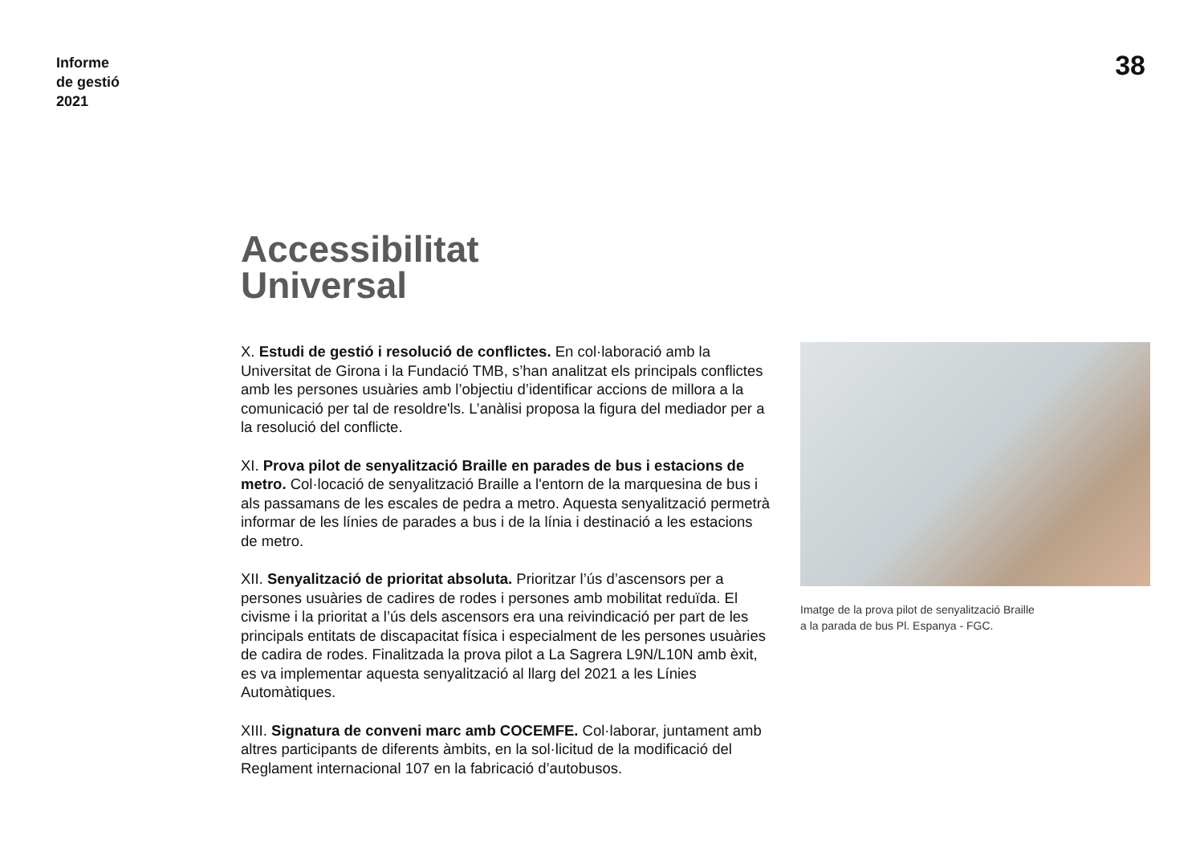Informe
de gestió
2021
38
Accessibilitat
Universal
X. Estudi de gestió i resolució de conflictes. En col·laboració amb la Universitat de Girona i la Fundació TMB, s’han analitzat els principals conflictes amb les persones usuàries amb l’objectiu d’identificar accions de millora a la comunicació per tal de resoldre'ls. L’anàlisi proposa la figura del mediador per a la resolució del conflicte.
XI. Prova pilot de senyalització Braille en parades de bus i estacions de metro. Col·locació de senyalització Braille a l'entorn de la marquesina de bus i als passamans de les escales de pedra a metro. Aquesta senyalització permetrà informar de les línies de parades a bus i de la línia i destinació a les estacions de metro.
XII. Senyalització de prioritat absoluta. Prioritzar l’ús d’ascensors per a persones usuàries de cadires de rodes i persones amb mobilitat reduïda. El civisme i la prioritat a l’ús dels ascensors era una reivindicació per part de les principals entitats de discapacitat física i especialment de les persones usuàries de cadira de rodes. Finalitzada la prova pilot a La Sagrera L9N/L10N amb èxit, es va implementar aquesta senyalització al llarg del 2021 a les Línies Automàtiques.
XIII. Signatura de conveni marc amb COCEMFE. Col·laborar, juntament amb altres participants de diferents àmbits, en la sol·licitud de la modificació del Reglament internacional 107 en la fabricació d’autobusos.
Imatge de la prova pilot de senyalització Braille
a la parada de bus Pl. Espanya - FGC.